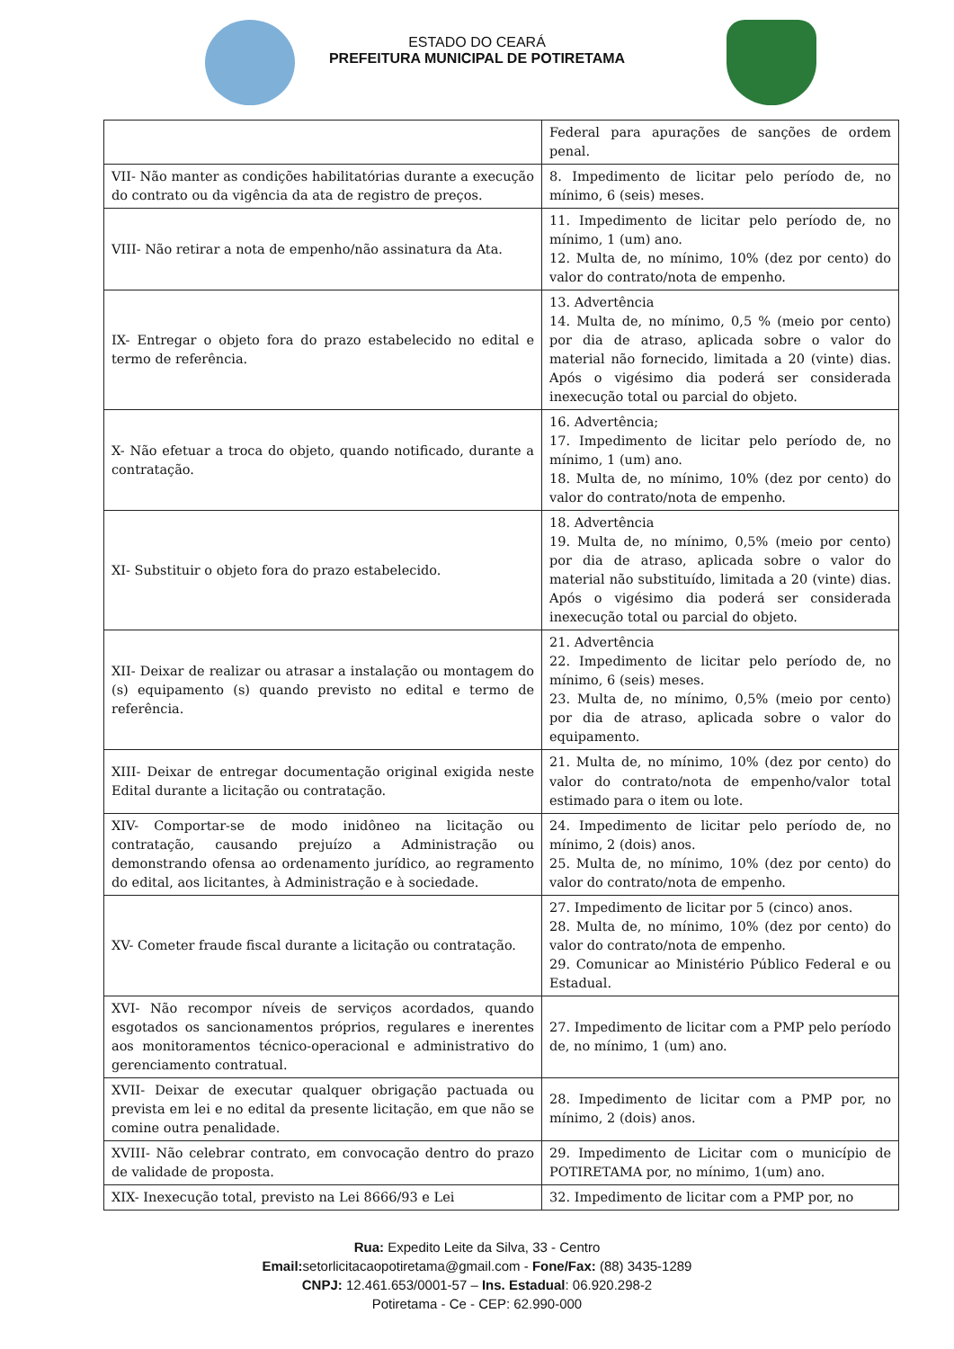ESTADO DO CEARÁ
PREFEITURA MUNICIPAL DE POTIRETAMA
| | Federal para apurações de sanções de ordem penal. |
| VII- Não manter as condições habilitatórias durante a execução do contrato ou da vigência da ata de registro de preços. | 8. Impedimento de licitar pelo período de, no mínimo, 6 (seis) meses. |
| VIII- Não retirar a nota de empenho/não assinatura da Ata. | 11. Impedimento de licitar pelo período de, no mínimo, 1 (um) ano. 12. Multa de, no mínimo, 10% (dez por cento) do valor do contrato/nota de empenho. |
| IX- Entregar o objeto fora do prazo estabelecido no edital e termo de referência. | 13. Advertência 14. Multa de, no mínimo, 0,5 % (meio por cento) por dia de atraso, aplicada sobre o valor do material não fornecido, limitada a 20 (vinte) dias. Após o vigésimo dia poderá ser considerada inexecução total ou parcial do objeto. |
| X- Não efetuar a troca do objeto, quando notificado, durante a contratação. | 16. Advertência; 17. Impedimento de licitar pelo período de, no mínimo, 1 (um) ano. 18. Multa de, no mínimo, 10% (dez por cento) do valor do contrato/nota de empenho. |
| XI- Substituir o objeto fora do prazo estabelecido. | 18. Advertência 19. Multa de, no mínimo, 0,5% (meio por cento) por dia de atraso, aplicada sobre o valor do material não substituído, limitada a 20 (vinte) dias. Após o vigésimo dia poderá ser considerada inexecução total ou parcial do objeto. |
| XII- Deixar de realizar ou atrasar a instalação ou montagem do (s) equipamento (s) quando previsto no edital e termo de referência. | 21. Advertência 22. Impedimento de licitar pelo período de, no mínimo, 6 (seis) meses. 23. Multa de, no mínimo, 0,5% (meio por cento) por dia de atraso, aplicada sobre o valor do equipamento. |
| XIII- Deixar de entregar documentação original exigida neste Edital durante a licitação ou contratação. | 21. Multa de, no mínimo, 10% (dez por cento) do valor do contrato/nota de empenho/valor total estimado para o item ou lote. |
| XIV- Comportar-se de modo inidôneo na licitação ou contratação, causando prejuízo a Administração ou demonstrando ofensa ao ordenamento jurídico, ao regramento do edital, aos licitantes, à Administração e à sociedade. | 24. Impedimento de licitar pelo período de, no mínimo, 2 (dois) anos. 25. Multa de, no mínimo, 10% (dez por cento) do valor do contrato/nota de empenho. |
| XV- Cometer fraude fiscal durante a licitação ou contratação. | 27. Impedimento de licitar por 5 (cinco) anos. 28. Multa de, no mínimo, 10% (dez por cento) do valor do contrato/nota de empenho. 29. Comunicar ao Ministério Público Federal e ou Estadual. |
| XVI- Não recompor níveis de serviços acordados, quando esgotados os sancionamentos próprios, regulares e inerentes aos monitoramentos técnico-operacional e administrativo do gerenciamento contratual. | 27. Impedimento de licitar com a PMP pelo período de, no mínimo, 1 (um) ano. |
| XVII- Deixar de executar qualquer obrigação pactuada ou prevista em lei e no edital da presente licitação, em que não se comine outra penalidade. | 28. Impedimento de licitar com a PMP por, no mínimo, 2 (dois) anos. |
| XVIII- Não celebrar contrato, em convocação dentro do prazo de validade de proposta. | 29. Impedimento de Licitar com o município de POTIRETAMA por, no mínimo, 1(um) ano. |
| XIX- Inexecução total, previsto na Lei 8666/93 e Lei | 32. Impedimento de licitar com a PMP por, no |
Rua: Expedito Leite da Silva, 33 - Centro
Email: setorlicitacaopotiretama@gmail.com - Fone/Fax: (88) 3435-1289
CNPJ: 12.461.653/0001-57 – Ins. Estadual: 06.920.298-2
Potiretama - Ce - CEP: 62.990-000